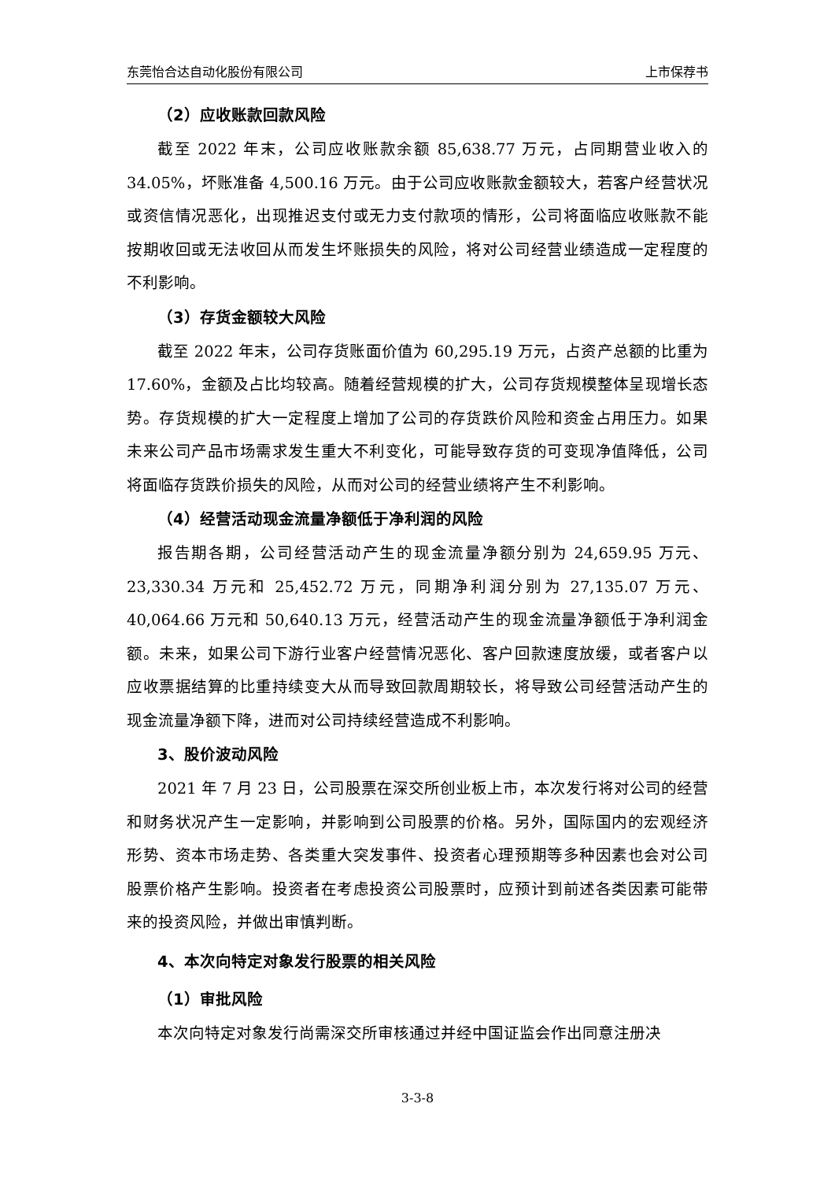东莞怡合达自动化股份有限公司 上市保荐书
（2）应收账款回款风险
截至 2022 年末，公司应收账款余额 85,638.77 万元，占同期营业收入的 34.05%，坏账准备 4,500.16 万元。由于公司应收账款金额较大，若客户经营状况或资信情况恶化，出现推迟支付或无力支付款项的情形，公司将面临应收账款不能按期收回或无法收回从而发生坏账损失的风险，将对公司经营业绩造成一定程度的不利影响。
（3）存货金额较大风险
截至 2022 年末，公司存货账面价值为 60,295.19 万元，占资产总额的比重为 17.60%，金额及占比均较高。随着经营规模的扩大，公司存货规模整体呈现增长态势。存货规模的扩大一定程度上增加了公司的存货跌价风险和资金占用压力。如果未来公司产品市场需求发生重大不利变化，可能导致存货的可变现净值降低，公司将面临存货跌价损失的风险，从而对公司的经营业绩将产生不利影响。
（4）经营活动现金流量净额低于净利润的风险
报告期各期，公司经营活动产生的现金流量净额分别为 24,659.95 万元、23,330.34 万元和 25,452.72 万元，同期净利润分别为 27,135.07 万元、40,064.66 万元和 50,640.13 万元，经营活动产生的现金流量净额低于净利润金额。未来，如果公司下游行业客户经营情况恶化、客户回款速度放缓，或者客户以应收票据结算的比重持续变大从而导致回款周期较长，将导致公司经营活动产生的现金流量净额下降，进而对公司持续经营造成不利影响。
3、股价波动风险
2021 年 7 月 23 日，公司股票在深交所创业板上市，本次发行将对公司的经营和财务状况产生一定影响，并影响到公司股票的价格。另外，国际国内的宏观经济形势、资本市场走势、各类重大突发事件、投资者心理预期等多种因素也会对公司股票价格产生影响。投资者在考虑投资公司股票时，应预计到前述各类因素可能带来的投资风险，并做出审慎判断。
4、本次向特定对象发行股票的相关风险
（1）审批风险
本次向特定对象发行尚需深交所审核通过并经中国证监会作出同意注册决
3-3-8